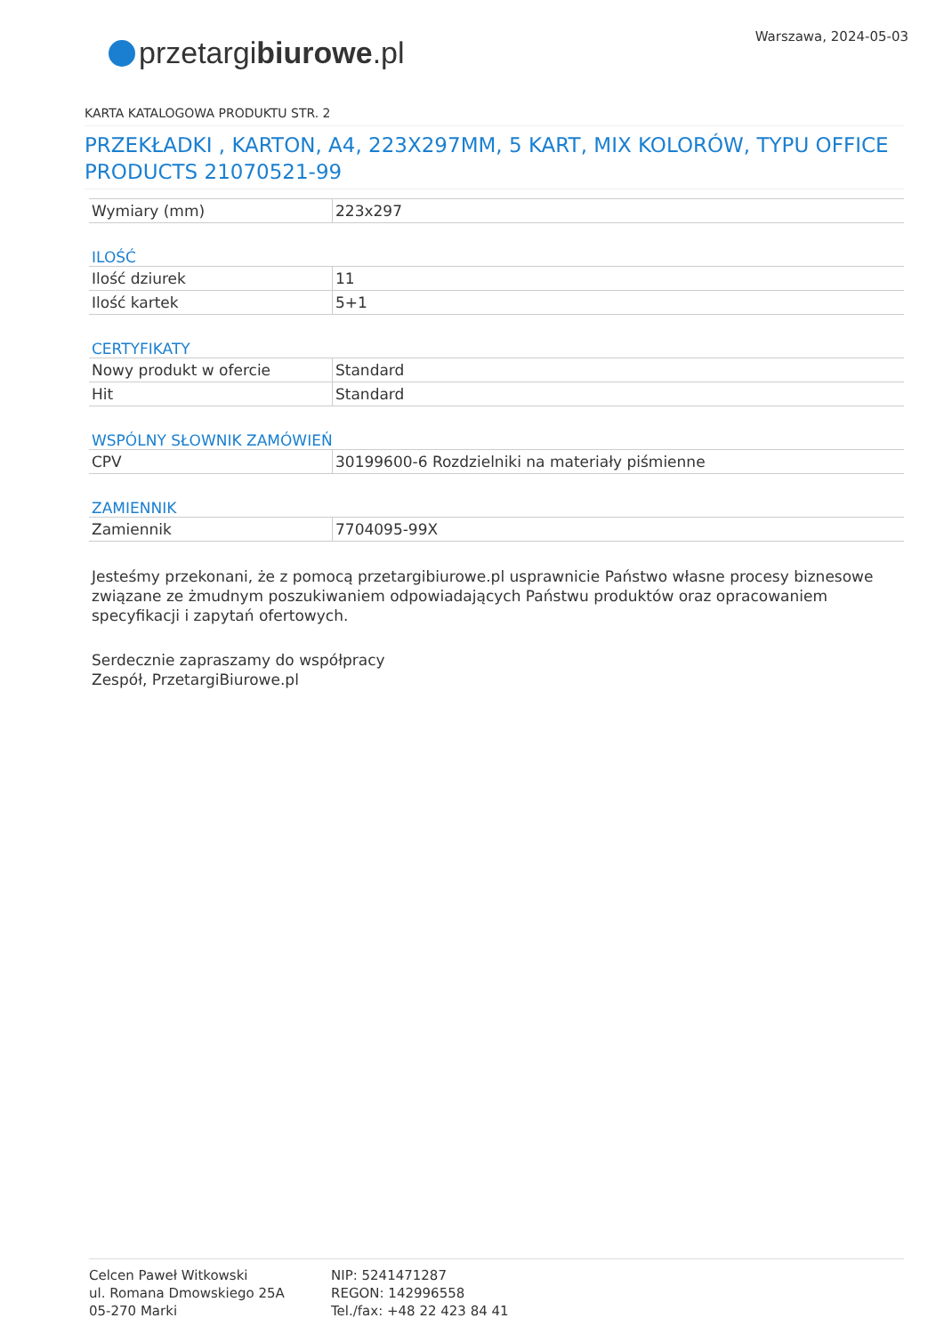Warszawa, 2024-05-03
przetargi biurowe.pl
KARTA KATALOGOWA PRODUKTU STR. 2
PRZEKŁADKI , KARTON, A4, 223X297MM, 5 KART, MIX KOLORÓW, TYPU OFFICE PRODUCTS 21070521-99
| Wymiary (mm) | 223x297 |
ILOŚĆ
| Ilość dziurek | 11 |
| Ilość kartek | 5+1 |
CERTYFIKATY
| Nowy produkt w ofercie | Standard |
| Hit | Standard |
WSPÓLNY SŁOWNIK ZAMÓWIEŃ
| CPV | 30199600-6 Rozdzielniki na materiały piśmienne |
ZAMIENNIK
| Zamiennik | 7704095-99X |
Jesteśmy przekonani, że z pomocą przetargibiurowe.pl usprawnicie Państwo własne procesy biznesowe związane ze żmudnym poszukiwaniem odpowiadających Państwu produktów oraz opracowaniem specyfikacji i zapytań ofertowych.
Serdecznie zapraszamy do współpracy
Zespół, PrzetargiBiurowe.pl
Celcen Paweł Witkowski
ul. Romana Dmowskiego 25A
05-270 Marki
NIP: 5241471287
REGON: 142996558
Tel./fax: +48 22 423 84 41